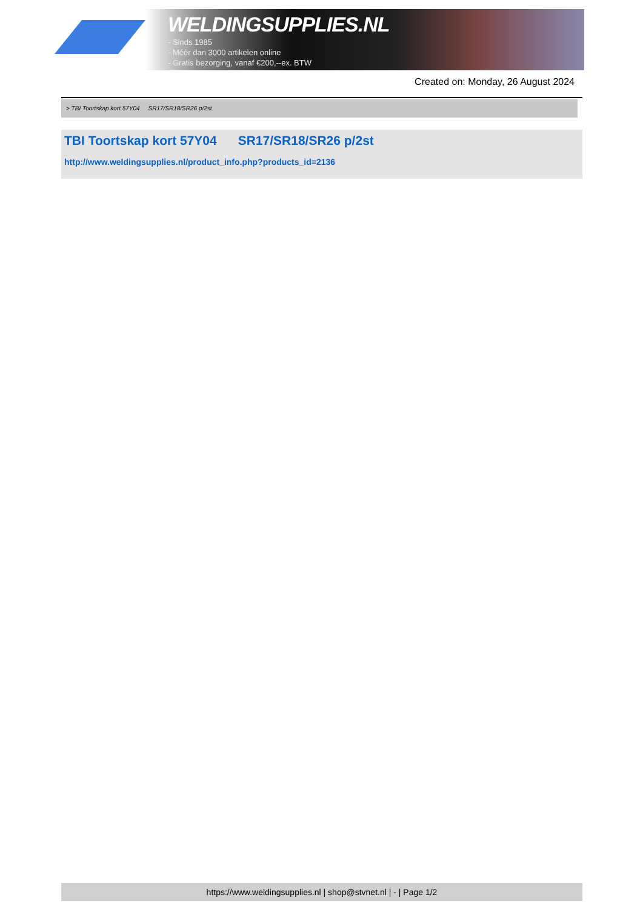WELDINGSUPPLIES.NL
- Sinds 1985
- Méér dan 3000 artikelen online
- Gratis bezorging, vanaf €200,--ex. BTW
Created on: Monday, 26 August 2024
> TBI Toortskap kort 57Y04 SR17/SR18/SR26 p/2st
TBI Toortskap kort 57Y04 SR17/SR18/SR26 p/2st
http://www.weldingsupplies.nl/product_info.php?products_id=2136
https://www.weldingsupplies.nl | shop@stvnet.nl | - | Page 1/2